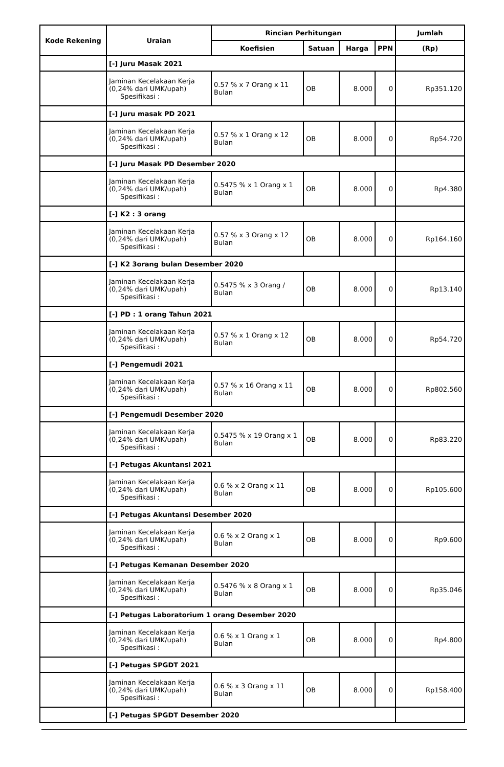| Kode Rekening | Uraian | Rincian Perhitungan | | | | Jumlah |
| --- | --- | --- | --- | --- | --- | --- |
| | | Koefisien | Satuan | Harga | PPN | (Rp) |
| | [-] Juru Masak 2021 | | | | | |
| | Jaminan Kecelakaan Kerja (0,24% dari UMK/upah) Spesifikasi : | 0.57 % x 7 Orang x 11 Bulan | OB | 8.000 | 0 | Rp351.120 |
| | [-] Juru masak PD 2021 | | | | | |
| | Jaminan Kecelakaan Kerja (0,24% dari UMK/upah) Spesifikasi : | 0.57 % x 1 Orang x 12 Bulan | OB | 8.000 | 0 | Rp54.720 |
| | [-] Juru Masak PD Desember 2020 | | | | | |
| | Jaminan Kecelakaan Kerja (0,24% dari UMK/upah) Spesifikasi : | 0.5475 % x 1 Orang x 1 Bulan | OB | 8.000 | 0 | Rp4.380 |
| | [-] K2 : 3 orang | | | | | |
| | Jaminan Kecelakaan Kerja (0,24% dari UMK/upah) Spesifikasi : | 0.57 % x 3 Orang x 12 Bulan | OB | 8.000 | 0 | Rp164.160 |
| | [-] K2 3orang bulan Desember 2020 | | | | | |
| | Jaminan Kecelakaan Kerja (0,24% dari UMK/upah) Spesifikasi : | 0.5475 % x 3 Orang / Bulan | OB | 8.000 | 0 | Rp13.140 |
| | [-] PD : 1 orang Tahun 2021 | | | | | |
| | Jaminan Kecelakaan Kerja (0,24% dari UMK/upah) Spesifikasi : | 0.57 % x 1 Orang x 12 Bulan | OB | 8.000 | 0 | Rp54.720 |
| | [-] Pengemudi 2021 | | | | | |
| | Jaminan Kecelakaan Kerja (0,24% dari UMK/upah) Spesifikasi : | 0.57 % x 16 Orang x 11 Bulan | OB | 8.000 | 0 | Rp802.560 |
| | [-] Pengemudi Desember 2020 | | | | | |
| | Jaminan Kecelakaan Kerja (0,24% dari UMK/upah) Spesifikasi : | 0.5475 % x 19 Orang x 1 Bulan | OB | 8.000 | 0 | Rp83.220 |
| | [-] Petugas Akuntansi 2021 | | | | | |
| | Jaminan Kecelakaan Kerja (0,24% dari UMK/upah) Spesifikasi : | 0.6 % x 2 Orang x 11 Bulan | OB | 8.000 | 0 | Rp105.600 |
| | [-] Petugas Akuntansi Desember 2020 | | | | | |
| | Jaminan Kecelakaan Kerja (0,24% dari UMK/upah) Spesifikasi : | 0.6 % x 2 Orang x 1 Bulan | OB | 8.000 | 0 | Rp9.600 |
| | [-] Petugas Kemanan Desember 2020 | | | | | |
| | Jaminan Kecelakaan Kerja (0,24% dari UMK/upah) Spesifikasi : | 0.5476 % x 8 Orang x 1 Bulan | OB | 8.000 | 0 | Rp35.046 |
| | [-] Petugas Laboratorium 1 orang Desember 2020 | | | | | |
| | Jaminan Kecelakaan Kerja (0,24% dari UMK/upah) Spesifikasi : | 0.6 % x 1 Orang x 1 Bulan | OB | 8.000 | 0 | Rp4.800 |
| | [-] Petugas SPGDT 2021 | | | | | |
| | Jaminan Kecelakaan Kerja (0,24% dari UMK/upah) Spesifikasi : | 0.6 % x 3 Orang x 11 Bulan | OB | 8.000 | 0 | Rp158.400 |
| | [-] Petugas SPGDT Desember 2020 | | | | | |